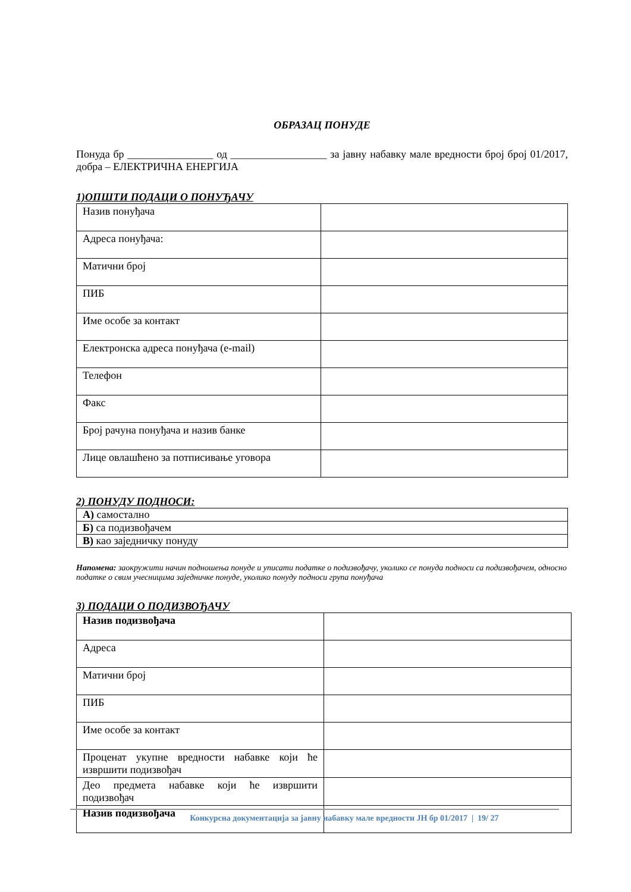ОБРАЗАЦ ПОНУДЕ
Понуда бр ________________ од __________________ за јавну набавку мале вредности број број 01/2017, добра – ЕЛЕКТРИЧНА ЕНЕРГИЈА
1)ОПШТИ ПОДАЦИ О ПОНУЂАЧУ
| Назив понуђача | |
| Адреса понуђача: | |
| Матични број | |
| ПИБ | |
| Име особе за контакт | |
| Електронска адреса понуђача (e-mail) | |
| Телефон | |
| Факс | |
| Број рачуна понуђача и назив банке | |
| Лице овлашћено за потписивање уговора | |
2) ПОНУДУ ПОДНОСИ:
| А) самостално |
| Б) са подизвођачем |
| В) као заједничку понуду |
Напомена: заокружити начин подношења понуде и уписати податке о подизвођачу, уколико се понуда подноси са подизвођачем, односно податке о свим учесницима заједничке понуде, уколико понуду подноси група понуђача
3) ПОДАЦИ О ПОДИЗВОЂАЧУ
| Назив подизвођача | |
| Адреса | |
| Матични број | |
| ПИБ | |
| Име особе за контакт | |
| Проценат укупне вредности набавке који ће извршити подизвођач | |
| Део предмета набавке који ће извршити подизвођач | |
| Назив подизвођача | |
Конкурсна документација за јавну набавку мале вредности ЈН бр 01/2017 | 19/ 27